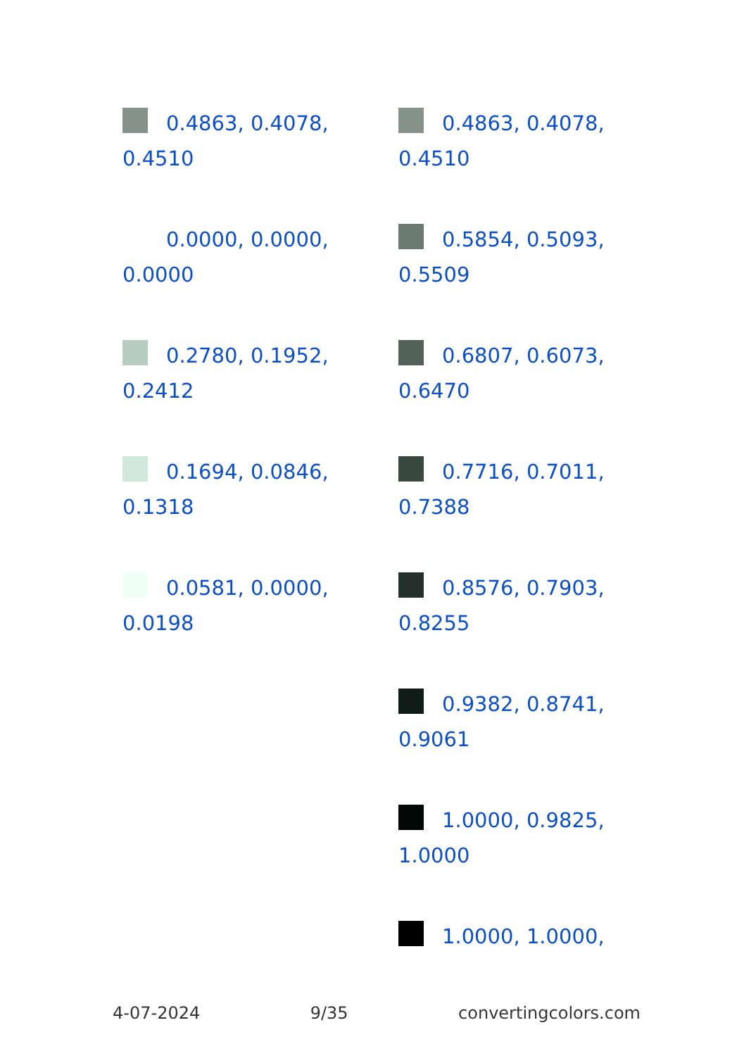0.4863, 0.4078, 0.4510
0.0000, 0.0000, 0.0000
0.2780, 0.1952, 0.2412
0.1694, 0.0846, 0.1318
0.0581, 0.0000, 0.0198
0.4863, 0.4078, 0.4510
0.5854, 0.5093, 0.5509
0.6807, 0.6073, 0.6470
0.7716, 0.7011, 0.7388
0.8576, 0.7903, 0.8255
0.9382, 0.8741, 0.9061
1.0000, 0.9825, 1.0000
1.0000, 1.0000,
4-07-2024 9/35 convertingcolors.com